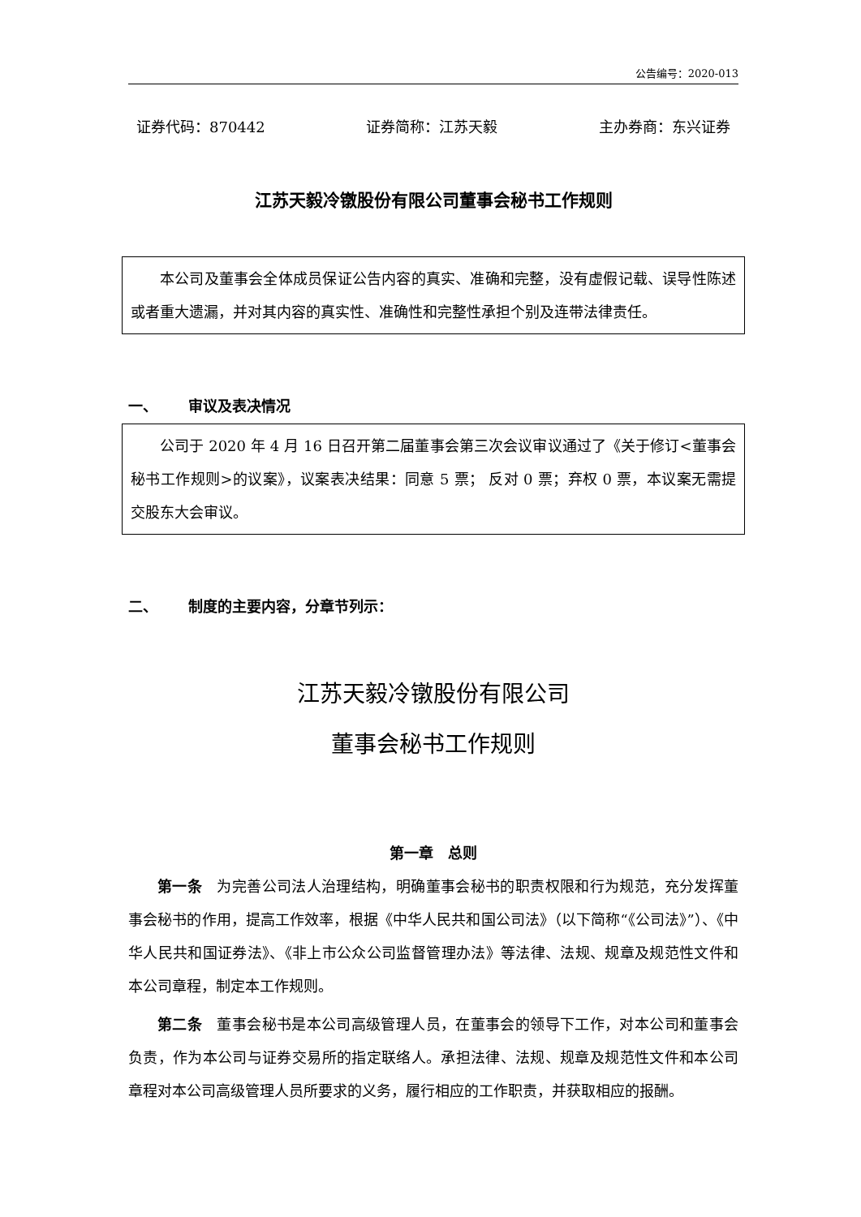公告编号：2020-013
证券代码：870442 证券简称：江苏天毅 主办券商：东兴证券
江苏天毅冷镦股份有限公司董事会秘书工作规则
本公司及董事会全体成员保证公告内容的真实、准确和完整，没有虚假记载、误导性陈述或者重大遗漏，并对其内容的真实性、准确性和完整性承担个别及连带法律责任。
一、 审议及表决情况
公司于 2020 年 4 月 16 日召开第二届董事会第三次会议审议通过了《关于修订<董事会秘书工作规则>的议案》，议案表决结果：同意 5 票； 反对 0 票；弃权 0 票，本议案无需提交股东大会审议。
二、 制度的主要内容，分章节列示：
江苏天毅冷镦股份有限公司
董事会秘书工作规则
第一章 总则
第一条 为完善公司法人治理结构，明确董事会秘书的职责权限和行为规范，充分发挥董事会秘书的作用，提高工作效率，根据《中华人民共和国公司法》（以下简称“《公司法》”）、《中华人民共和国证券法》、《非上市公众公司监督管理办法》等法律、法规、规章及规范性文件和本公司章程，制定本工作规则。
第二条 董事会秘书是本公司高级管理人员，在董事会的领导下工作，对本公司和董事会负责，作为本公司与证券交易所的指定联络人。承担法律、法规、规章及规范性文件和本公司章程对本公司高级管理人员所要求的义务，履行相应的工作职责，并获取相应的报酬。